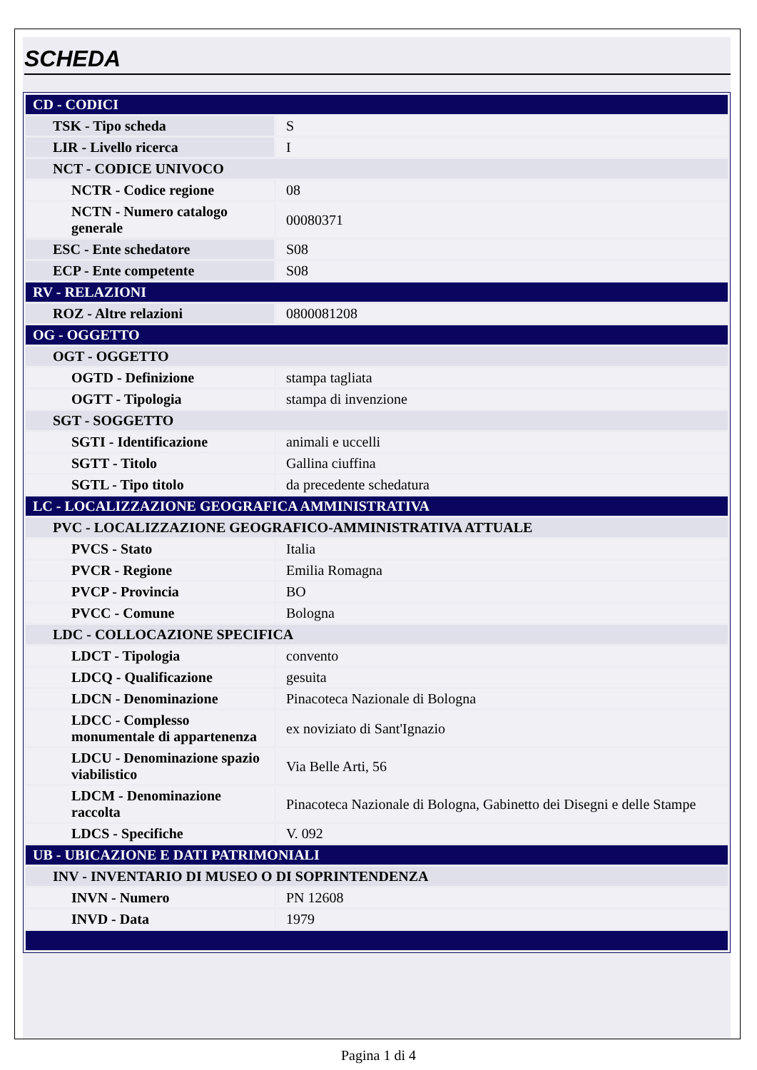SCHEDA
| CD - CODICI | |
| TSK - Tipo scheda | S |
| LIR - Livello ricerca | I |
| NCT - CODICE UNIVOCO | |
| NCTR - Codice regione | 08 |
| NCTN - Numero catalogo generale | 00080371 |
| ESC - Ente schedatore | S08 |
| ECP - Ente competente | S08 |
| RV - RELAZIONI | |
| ROZ - Altre relazioni | 0800081208 |
| OG - OGGETTO | |
| OGT - OGGETTO | |
| OGTD - Definizione | stampa tagliata |
| OGTT - Tipologia | stampa di invenzione |
| SGT - SOGGETTO | |
| SGTI - Identificazione | animali e uccelli |
| SGTT - Titolo | Gallina ciuffina |
| SGTL - Tipo titolo | da precedente schedatura |
| LC - LOCALIZZAZIONE GEOGRAFICA AMMINISTRATIVA | |
| PVC - LOCALIZZAZIONE GEOGRAFICO-AMMINISTRATIVA ATTUALE | |
| PVCS - Stato | Italia |
| PVCR - Regione | Emilia Romagna |
| PVCP - Provincia | BO |
| PVCC - Comune | Bologna |
| LDC - COLLOCAZIONE SPECIFICA | |
| LDCT - Tipologia | convento |
| LDCQ - Qualificazione | gesuita |
| LDCN - Denominazione | Pinacoteca Nazionale di Bologna |
| LDCC - Complesso monumentale di appartenenza | ex noviziato di Sant'Ignazio |
| LDCU - Denominazione spazio viabilistico | Via Belle Arti, 56 |
| LDCM - Denominazione raccolta | Pinacoteca Nazionale di Bologna, Gabinetto dei Disegni e delle Stampe |
| LDCS - Specifiche | V. 092 |
| UB - UBICAZIONE E DATI PATRIMONIALI | |
| INV - INVENTARIO DI MUSEO O DI SOPRINTENDENZA | |
| INVN - Numero | PN 12608 |
| INVD - Data | 1979 |
Pagina 1 di 4